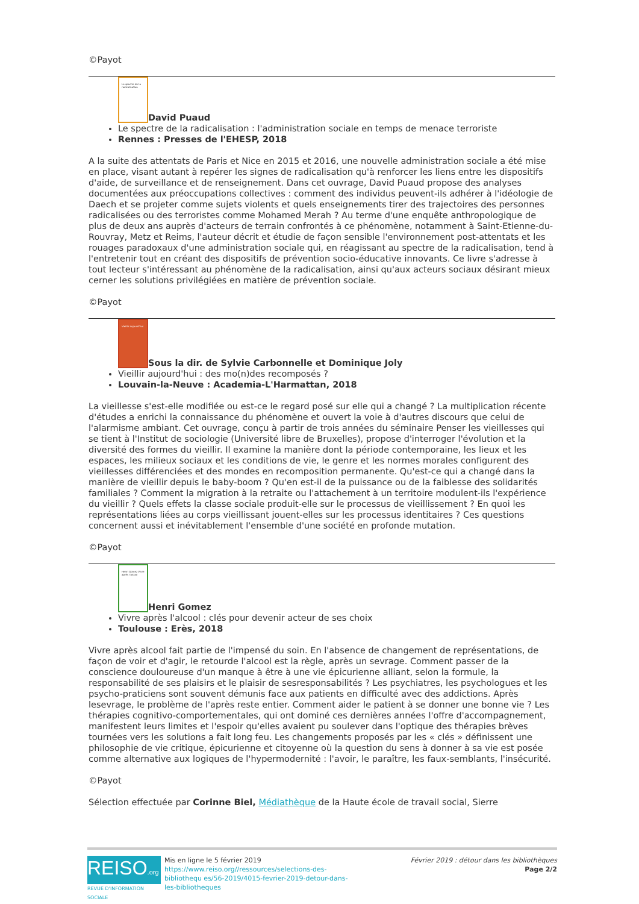©Payot
Le spectre de la radicalisation
David Puaud
Le spectre de la radicalisation : l'administration sociale en temps de menace terroriste
Rennes : Presses de l'EHESP, 2018
A la suite des attentats de Paris et Nice en 2015 et 2016, une nouvelle administration sociale a été mise en place, visant autant à repérer les signes de radicalisation qu'à renforcer les liens entre les dispositifs d'aide, de surveillance et de renseignement. Dans cet ouvrage, David Puaud propose des analyses documentées aux préoccupations collectives : comment des individus peuvent-ils adhérer à l'idéologie de Daech et se projeter comme sujets violents et quels enseignements tirer des trajectoires des personnes radicalisées ou des terroristes comme Mohamed Merah ? Au terme d'une enquête anthropologique de plus de deux ans auprès d'acteurs de terrain confrontés à ce phénomène, notamment à Saint-Etienne-du-Rouvray, Metz et Reims, l'auteur décrit et étudie de façon sensible l'environnement post-attentats et les rouages paradoxaux d'une administration sociale qui, en réagissant au spectre de la radicalisation, tend à l'entretenir tout en créant des dispositifs de prévention socio-éducative innovants. Ce livre s'adresse à tout lecteur s'intéressant au phénomène de la radicalisation, ainsi qu'aux acteurs sociaux désirant mieux cerner les solutions privilégiées en matière de prévention sociale.
©Payot
Vieillir aujourd'hui
Sous la dir. de Sylvie Carbonnelle et Dominique Joly
Vieillir aujourd'hui : des mo(n)des recomposés ?
Louvain-la-Neuve : Academia-L'Harmattan, 2018
La vieillesse s'est-elle modifiée ou est-ce le regard posé sur elle qui a changé ? La multiplication récente d'études a enrichi la connaissance du phénomène et ouvert la voie à d'autres discours que celui de l'alarmisme ambiant. Cet ouvrage, conçu à partir de trois années du séminaire Penser les vieillesses qui se tient à l'Institut de sociologie (Université libre de Bruxelles), propose d'interroger l'évolution et la diversité des formes du vieillir. Il examine la manière dont la période contemporaine, les lieux et les espaces, les milieux sociaux et les conditions de vie, le genre et les normes morales configurent des vieillesses différenciées et des mondes en recomposition permanente. Qu'est-ce qui a changé dans la manière de vieillir depuis le baby-boom ? Qu'en est-il de la puissance ou de la faiblesse des solidarités familiales ? Comment la migration à la retraite ou l'attachement à un territoire modulent-ils l'expérience du vieillir ? Quels effets la classe sociale produit-elle sur le processus de vieillissement ? En quoi les représentations liées au corps vieillissant jouent-elles sur les processus identitaires ? Ces questions concernent aussi et inévitablement l'ensemble d'une société en profonde mutation.
©Payot
Henri Gomez Vivre après l'alcool
Henri Gomez
Vivre après l'alcool : clés pour devenir acteur de ses choix
Toulouse : Erès, 2018
Vivre après alcool fait partie de l'impensé du soin. En l'absence de changement de représentations, de façon de voir et d'agir, le retourde l'alcool est la règle, après un sevrage. Comment passer de la conscience douloureuse d'un manque à être à une vie épicurienne alliant, selon la formule, la responsabilité de ses plaisirs et le plaisir de sesresponsabilités ? Les psychiatres, les psychologues et les psycho-praticiens sont souvent démunis face aux patients en difficulté avec des addictions. Après lesevrage, le problème de l'après reste entier. Comment aider le patient à se donner une bonne vie ? Les thérapies cognitivo-comportementales, qui ont dominé ces dernières années l'offre d'accompagnement, manifestent leurs limites et l'espoir qu'elles avaient pu soulever dans l'optique des thérapies brèves tournées vers les solutions a fait long feu. Les changements proposés par les « clés » définissent une philosophie de vie critique, épicurienne et citoyenne où la question du sens à donner à sa vie est posée comme alternative aux logiques de l'hypermodernité : l'avoir, le paraître, les faux-semblants, l'insécurité.
©Payot
Sélection effectuée par Corinne Biel, Médiathèque de la Haute école de travail social, Sierre
REISO.org
REVUE D'INFORMATION SOCIALE
Mis en ligne le 5 février 2019
https://www.reiso.org//ressources/selections-des-bibliothequ es/56-2019/4015-fevrier-2019-detour-dans-les-bibliotheques
Février 2019 : détour dans les bibliothèques
Page 2/2